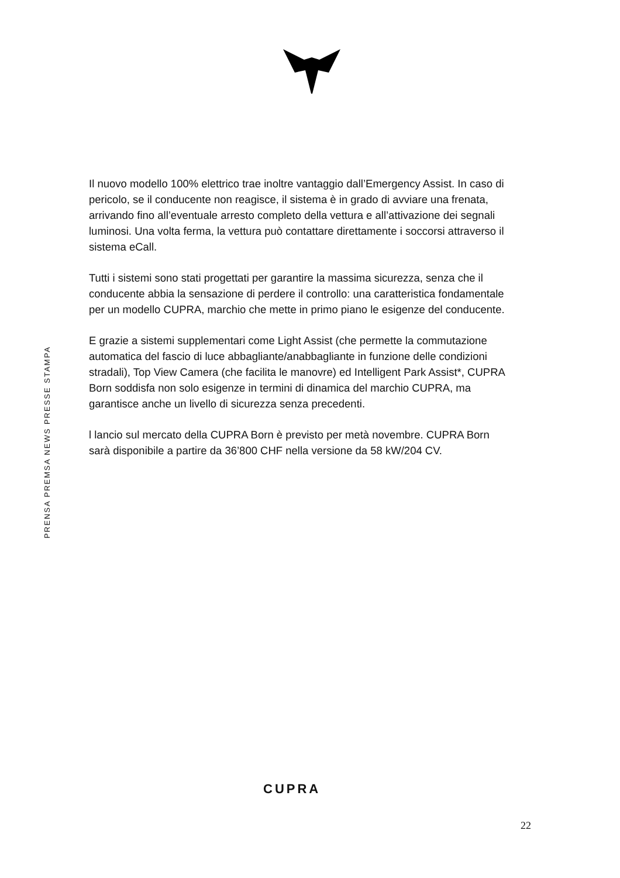PRENSA PREMSA NEWS PRESSE STAMPA
Il nuovo modello 100% elettrico trae inoltre vantaggio dall’Emergency Assist. In caso di pericolo, se il conducente non reagisce, il sistema è in grado di avviare una frenata, arrivando fino all’eventuale arresto completo della vettura e all’attivazione dei segnali luminosi. Una volta ferma, la vettura può contattare direttamente i soccorsi attraverso il sistema eCall.
Tutti i sistemi sono stati progettati per garantire la massima sicurezza, senza che il conducente abbia la sensazione di perdere il controllo: una caratteristica fondamentale per un modello CUPRA, marchio che mette in primo piano le esigenze del conducente.
E grazie a sistemi supplementari come Light Assist (che permette la commutazione automatica del fascio di luce abbagliante/anabbagliante in funzione delle condizioni stradali), Top View Camera (che facilita le manovre) ed Intelligent Park Assist*, CUPRA Born soddisfa non solo esigenze in termini di dinamica del marchio CUPRA, ma garantisce anche un livello di sicurezza senza precedenti.
l lancio sul mercato della CUPRA Born è previsto per metà novembre. CUPRA Born sarà disponibile a partire da 36’800 CHF nella versione da 58 kW/204 CV.
CUPRA
22